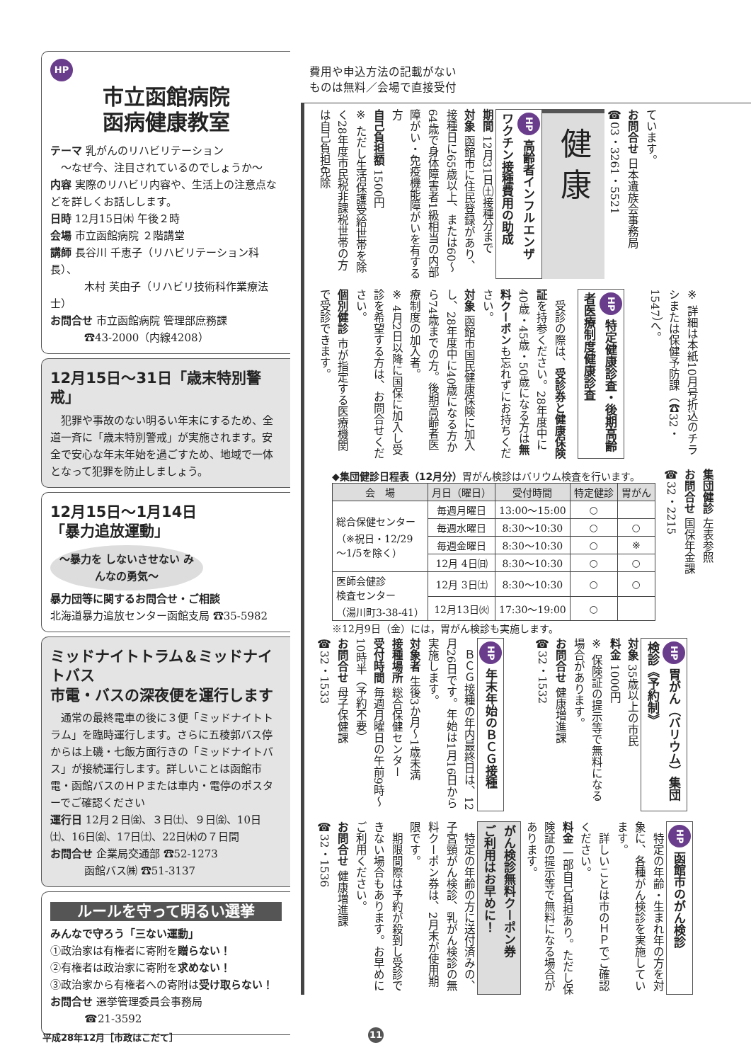HP
市立函館病院
函病健康教室
テーマ 乳がんのリハビリテーション
　～なぜ今、注目されているのでしょうか～
内容 実際のリハビリ内容や、生活上の注意点などを詳しくお話しします。
日時 12月15日㈭ 午後２時
会場 市立函館病院 ２階講堂
講師 長谷川 千恵子（リハビリテーション科長）、
木村 芙由子（リハビリ技術科作業療法士）
お問合せ 市立函館病院 管理部庶務課
☎43-2000（内線4208）
12月15日～31日「歳末特別警戒」
　犯罪や事故のない明るい年末にするため、全道一斉に「歳末特別警戒」が実施されます。安全で安心な年末年始を過ごすため、地域で一体となって犯罪を防止しましょう。
12月15日～1月14日
「暴力追放運動」
～暴力を しないさせない みんなの勇気～
暴力団等に関するお問合せ・ご相談
北海道暴力追放センター函館支局 ☎35-5982
ミッドナイトトラム＆ミッドナイトバス
市電・バスの深夜便を運行します
　通常の最終電車の後に３便「ミッドナイトトラム」を臨時運行します。さらに五稜郭バス停からは上磯・七飯方面行きの「ミッドナイトバス」が接続運行します。詳しいことは函館市電・函館バスのＨＰまたは車内・電停のポスターでご確認ください
運行日 12月２日㈮、３日㈯、９日㈮、10日㈯、16日㈮、17日㈯、22日㈭の７日間
お問合せ 企業局交通部 ☎52-1273
函館バス㈱ ☎51-3137
ルールを守って明るい選挙
みんなで守ろう「三ない運動」
①政治家は有権者に寄附を贈らない！
②有権者は政治家に寄附を求めない！
③政治家から有権者への寄附は受け取らない！
お問合せ 選挙管理委員会事務局
☎21-3592
費用や申込方法の記載がない
ものは無料／会場で直接受付
ています。
お問合せ 日本遺族会事務局
☎03・3261・5521
健 康
HP 高齢者インフルエンザ
ワクチン接種費用の助成
期間 12月31日㈯接種分まで
対象 函館市に住民登録があり、接種日に65歳以上、または60～64歳で身体障害者1級相当の内部障がい・免疫機能障がいを有する方
自己負担額 1500円
※ ただし生活保護受給世帯を除く28年度市民税非課税世帯の方は自己負担免除
※ 詳細は本紙10月号折込のチラシまたは保健予防課（☎32・1547）へ。
HP 特定健康診査・後期高齢
者医療制度健康診査
　受診の際は、受診券と健康保険証を持参ください。28年度中に40歳・45歳・50歳になる方は無料クーポンも忘れずにお持ちください。
対象 函館市国民健康保険に加入し、28年度中に40歳になる方から74歳までの方。後期高齢者医療制度の加入者。
※ 4月2日以降に国保に加入し受診を希望する方は、お問合せください。
個別健診 市が指定する医療機関で受診できます。
集団健診 左表参照
お問合せ 国保年金課
☎32・2215
◆集団健診日程表（12月分）胃がん検診はバリウム検査を行います。
| 会 場 | 月日（曜日） | 受付時間 | 特定健診 | 胃がん |
| --- | --- | --- | --- | --- |
| 総合保健センター （※祝日・12/29 ～1/5を除く） | 毎週月曜日 | 13:00～15:00 | ○ | |
| | 毎週水曜日 | 8:30～10:30 | ○ | ○ |
| | 毎週金曜日 | 8:30～10:30 | ○ | ※ |
| | 12月 4日㈰ | 8:30～10:30 | ○ | ○ |
| 医師会健診 検査センター （湯川町3-38-41） | 12月 3日㈯ | 8:30～10:30 | ○ | ○ |
| | 12月13日㈫ | 17:30～19:00 | ○ | |
※12月9日（金）には，胃がん検診も実施します。
HP 胃がん（バリウム）集団
検診《予約制》
対象 35歳以上の市民
料金 1000円
※ 保険証の提示等で無料になる場合があります。
お問合せ 健康増進課
☎32・1532
HP 年末年始のＢＣＧ接種
　ＢＣＧ接種の年内最終日は、12月26日です。年始は1月16日から実施します。
対象者 生後3か月～1歳未満
接種場所 総合保健センター
受付時間 毎週月曜日の午前9時～10時半（予約不要）
お問合せ 母子保健課
☎32・1533
HP 函館市のがん検診
　特定の年齢・生まれ年の方を対象に、各種がん検診を実施しています。
　詳しいことは市のＨＰでご確認ください。
料金 一部自己負担あり。ただし保険証の提示等で無料になる場合があります。
がん検診無料クーポン券
ご利用はお早めに！
　特定の年齢の方に送付済みの、子宮頸がん検診、乳がん検診の無料クーポン券は、2月末が使用期限です。
　期限間際は予約が殺到し受診できない場合もあります。お早めにご利用ください。
お問合せ 健康増進課
☎32・1536
平成28年12月［市政はこだて］ 11